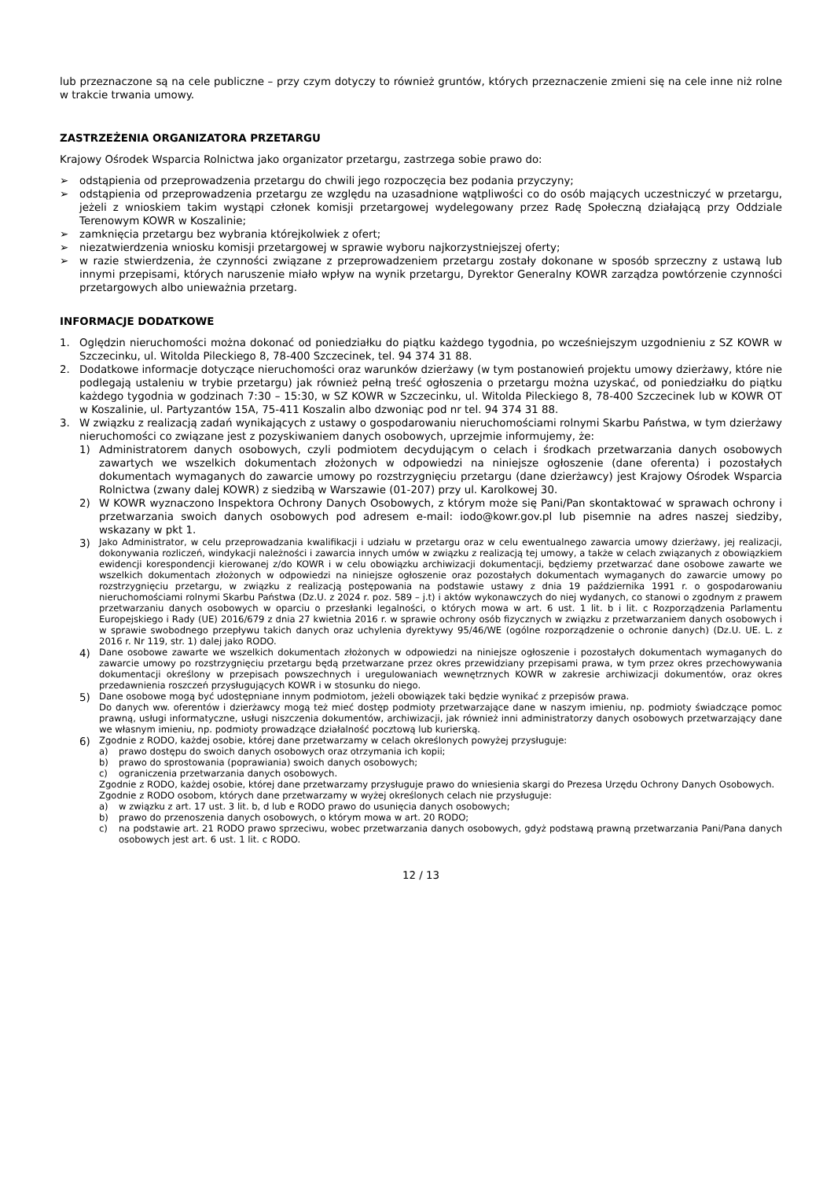lub przeznaczone są na cele publiczne – przy czym dotyczy to również gruntów, których przeznaczenie zmieni się na cele inne niż rolne w trakcie trwania umowy.
ZASTRZEŻENIA ORGANIZATORA PRZETARGU
Krajowy Ośrodek Wsparcia Rolnictwa jako organizator przetargu, zastrzega sobie prawo do:
➢ odstąpienia od przeprowadzenia przetargu do chwili jego rozpoczęcia bez podania przyczyny;
➢ odstąpienia od przeprowadzenia przetargu ze względu na uzasadnione wątpliwości co do osób mających uczestniczyć w przetargu, jeżeli z wnioskiem takim wystąpi członek komisji przetargowej wydelegowany przez Radę Społeczną działającą przy Oddziale Terenowym KOWR w Koszalinie;
➢ zamknięcia przetargu bez wybrania którejkolwiek z ofert;
➢ niezatwierdzenia wniosku komisji przetargowej w sprawie wyboru najkorzystniejszej oferty;
➢ w razie stwierdzenia, że czynności związane z przeprowadzeniem przetargu zostały dokonane w sposób sprzeczny z ustawą lub innymi przepisami, których naruszenie miało wpływ na wynik przetargu, Dyrektor Generalny KOWR zarządza powtórzenie czynności przetargowych albo unieważnia przetarg.
INFORMACJE DODATKOWE
1. Oględzin nieruchomości można dokonać od poniedziałku do piątku każdego tygodnia, po wcześniejszym uzgodnieniu z SZ KOWR w Szczecinku, ul. Witolda Pileckiego 8, 78-400 Szczecinek, tel. 94 374 31 88.
2. Dodatkowe informacje dotyczące nieruchomości oraz warunków dzierżawy (w tym postanowień projektu umowy dzierżawy, które nie podlegają ustaleniu w trybie przetargu) jak również pełną treść ogłoszenia o przetargu można uzyskać, od poniedziałku do piątku każdego tygodnia w godzinach 7:30 – 15:30, w SZ KOWR w Szczecinku, ul. Witolda Pileckiego 8, 78-400 Szczecinek lub w KOWR OT w Koszalinie, ul. Partyzantów 15A, 75-411 Koszalin albo dzwoniąc pod nr tel. 94 374 31 88.
3. W związku z realizacją zadań wynikających z ustawy o gospodarowaniu nieruchomościami rolnymi Skarbu Państwa, w tym dzierżawy nieruchomości co związane jest z pozyskiwaniem danych osobowych, uprzejmie informujemy, że:
1) Administratorem danych osobowych, czyli podmiotem decydującym o celach i środkach przetwarzania danych osobowych zawartych we wszelkich dokumentach złożonych w odpowiedzi na niniejsze ogłoszenie (dane oferenta) i pozostałych dokumentach wymaganych do zawarcie umowy po rozstrzygnięciu przetargu (dane dzierżawcy) jest Krajowy Ośrodek Wsparcia Rolnictwa (zwany dalej KOWR) z siedzibą w Warszawie (01-207) przy ul. Karolkowej 30.
2) W KOWR wyznaczono Inspektora Ochrony Danych Osobowych, z którym może się Pani/Pan skontaktować w sprawach ochrony i przetwarzania swoich danych osobowych pod adresem e-mail: iodo@kowr.gov.pl lub pisemnie na adres naszej siedziby, wskazany w pkt 1.
3) Jako Administrator, w celu przeprowadzania kwalifikacji i udziału w przetargu oraz w celu ewentualnego zawarcia umowy dzierżawy, jej realizacji, dokonywania rozliczeń, windykacji należności i zawarcia innych umów w związku z realizacją tej umowy, a także w celach związanych z obowiązkiem ewidencji korespondencji kierowanej z/do KOWR i w celu obowiązku archiwizacji dokumentacji, będziemy przetwarzać dane osobowe zawarte we wszelkich dokumentach złożonych w odpowiedzi na niniejsze ogłoszenie oraz pozostałych dokumentach wymaganych do zawarcie umowy po rozstrzygnięciu przetargu, w związku z realizacją postępowania na podstawie ustawy z dnia 19 października 1991 r. o gospodarowaniu nieruchomościami rolnymi Skarbu Państwa (Dz.U. z 2024 r. poz. 589 – j.t) i aktów wykonawczych do niej wydanych, co stanowi o zgodnym z prawem przetwarzaniu danych osobowych w oparciu o przesłanki legalności, o których mowa w art. 6 ust. 1 lit. b i lit. c Rozporządzenia Parlamentu Europejskiego i Rady (UE) 2016/679 z dnia 27 kwietnia 2016 r. w sprawie ochrony osób fizycznych w związku z przetwarzaniem danych osobowych i w sprawie swobodnego przepływu takich danych oraz uchylenia dyrektywy 95/46/WE (ogólne rozporządzenie o ochronie danych) (Dz.U. UE. L. z 2016 r. Nr 119, str. 1) dalej jako RODO.
4) Dane osobowe zawarte we wszelkich dokumentach złożonych w odpowiedzi na niniejsze ogłoszenie i pozostałych dokumentach wymaganych do zawarcie umowy po rozstrzygnięciu przetargu będą przetwarzane przez okres przewidziany przepisami prawa, w tym przez okres przechowywania dokumentacji określony w przepisach powszechnych i uregulowaniach wewnętrznych KOWR w zakresie archiwizacji dokumentów, oraz okres przedawnienia roszczeń przysługujących KOWR i w stosunku do niego.
5) Dane osobowe mogą być udostępniane innym podmiotom, jeżeli obowiązek taki będzie wynikać z przepisów prawa.
Do danych ww. oferentów i dzierżawcy mogą też mieć dostęp podmioty przetwarzające dane w naszym imieniu, np. podmioty świadczące pomoc prawną, usługi informatyczne, usługi niszczenia dokumentów, archiwizacji, jak również inni administratorzy danych osobowych przetwarzający dane we własnym imieniu, np. podmioty prowadzące działalność pocztową lub kurierską.
6)
Zgodnie z RODO, każdej osobie, której dane przetwarzamy w celach określonych powyżej przysługuje:
a) prawo dostępu do swoich danych osobowych oraz otrzymania ich kopii;
b) prawo do sprostowania (poprawiania) swoich danych osobowych;
c) ograniczenia przetwarzania danych osobowych.
Zgodnie z RODO, każdej osobie, której dane przetwarzamy przysługuje prawo do wniesienia skargi do Prezesa Urzędu Ochrony Danych Osobowych.
Zgodnie z RODO osobom, których dane przetwarzamy w wyżej określonych celach nie przysługuje:
a) w związku z art. 17 ust. 3 lit. b, d lub e RODO prawo do usunięcia danych osobowych;
b) prawo do przenoszenia danych osobowych, o którym mowa w art. 20 RODO;
c) na podstawie art. 21 RODO prawo sprzeciwu, wobec przetwarzania danych osobowych, gdyż podstawą prawną przetwarzania Pani/Pana danych osobowych jest art. 6 ust. 1 lit. c RODO.
12 / 13